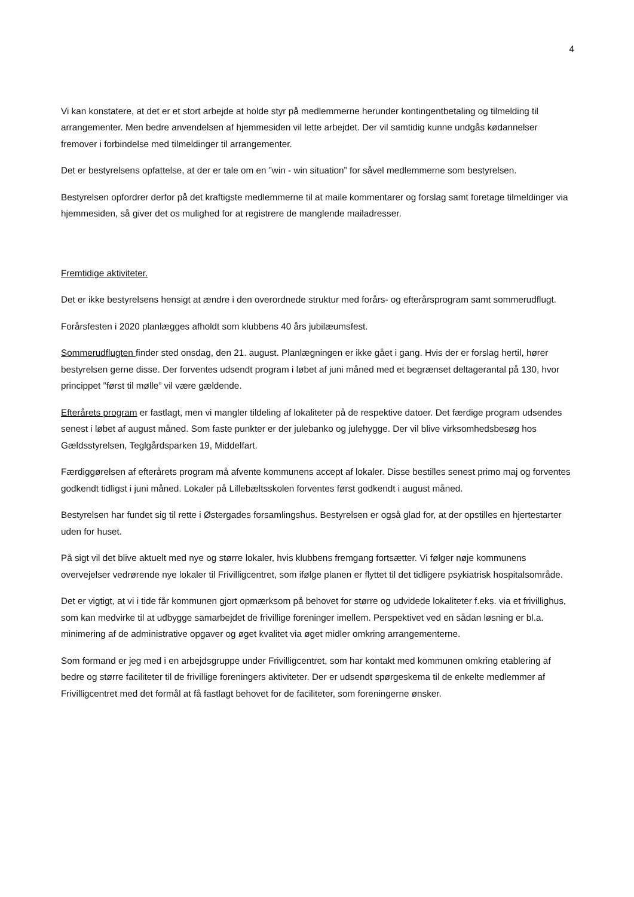4
Vi kan konstatere, at det er et stort arbejde at holde styr på medlemmerne herunder kontingentbetaling og tilmelding til arrangementer. Men bedre anvendelsen af hjemmesiden vil lette arbejdet. Der vil samtidig kunne undgås kødannelser fremover i forbindelse med tilmeldinger til arrangementer.
Det er bestyrelsens opfattelse, at der er tale om en ”win - win situation” for såvel medlemmerne som bestyrelsen.
Bestyrelsen opfordrer derfor på det kraftigste medlemmerne til at maile kommentarer og forslag samt foretage tilmeldinger via hjemmesiden, så giver det os mulighed for at registrere de manglende mailadresser.
Fremtidige aktiviteter.
Det er ikke bestyrelsens hensigt at ændre i den overordnede struktur med forårs- og efterårsprogram samt sommerudflugt.
Forårsfesten i 2020 planlægges afholdt som klubbens 40 års jubilæumsfest.
Sommerudflugten finder sted onsdag, den 21. august. Planlægningen er ikke gået i gang. Hvis der er forslag hertil, hører bestyrelsen gerne disse. Der forventes udsendt program i løbet af juni måned med et begrænset deltagerantal på 130, hvor princippet ”først til mølle” vil være gældende.
Efterårets program er fastlagt, men vi mangler tildeling af lokaliteter på de respektive datoer. Det færdige program udsendes senest i løbet af august måned. Som faste punkter er der julebanko og julehygge. Der vil blive virksomhedsbesøg hos Gældsstyrelsen, Teglgårdsparken 19, Middelfart.
Færdiggørelsen af efterårets program må afvente kommunens accept af lokaler. Disse bestilles senest primo maj og forventes godkendt tidligst i juni måned. Lokaler på Lillebæltsskolen forventes først godkendt i august måned.
Bestyrelsen har fundet sig til rette i Østergades forsamlingshus. Bestyrelsen er også glad for, at der opstilles en hjertestarter uden for huset.
På sigt vil det blive aktuelt med nye og større lokaler, hvis klubbens fremgang fortsætter. Vi følger nøje kommunens overvejelser vedrørende nye lokaler til Frivilligcentret, som ifølge planen er flyttet til det tidligere psykiatrisk hospitalsområde.
Det er vigtigt, at vi i tide får kommunen gjort opmærksom på behovet for større og udvidede lokaliteter f.eks. via et frivillighus, som kan medvirke til at udbygge samarbejdet de frivillige foreninger imellem. Perspektivet ved en sådan løsning er bl.a. minimering af de administrative opgaver og øget kvalitet via øget midler omkring arrangementerne.
Som formand er jeg med i en arbejdsgruppe under Frivilligcentret, som har kontakt med kommunen omkring etablering af bedre og større faciliteter til de frivillige foreningers aktiviteter. Der er udsendt spørgeskema til de enkelte medlemmer af Frivilligcentret med det formål at få fastlagt behovet for de faciliteter, som foreningerne ønsker.